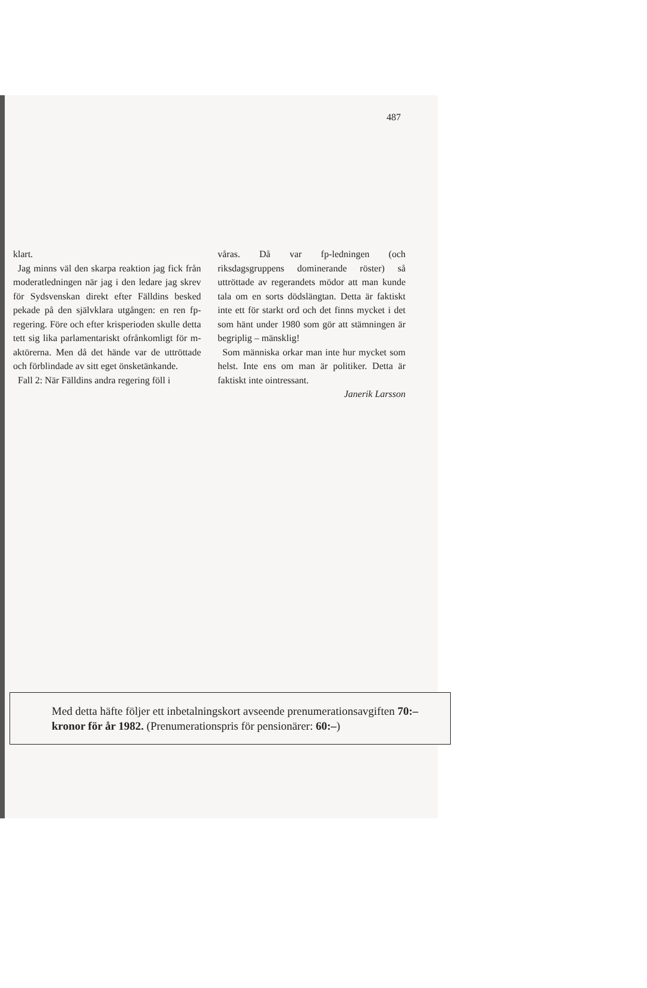487
klart.
Jag minns väl den skarpa reaktion jag fick från moderatledningen när jag i den ledare jag skrev för Sydsvenskan direkt efter Fälldins besked pekade på den självklara utgången: en ren fp-regering. Före och efter krisperioden skulle detta tett sig lika parlamentariskt ofrånkomligt för m-aktörerna. Men då det hände var de uttröttade och förblindade av sitt eget önsketänkande.
Fall 2: När Fälldins andra regering föll i
våras. Då var fp-ledningen (och riksdagsgruppens dominerande röster) så uttröttade av regerandets mödor att man kunde tala om en sorts dödslängtan. Detta är faktiskt inte ett för starkt ord och det finns mycket i det som hänt under 1980 som gör att stämningen är begriplig – mänsklig!
Som människa orkar man inte hur mycket som helst. Inte ens om man är politiker. Detta är faktiskt inte ointressant.
Janerik Larsson
Med detta häfte följer ett inbetalningskort avseende prenumerationsavgiften 70:– kronor för år 1982. (Prenumerationspris för pensionärer: 60:–)